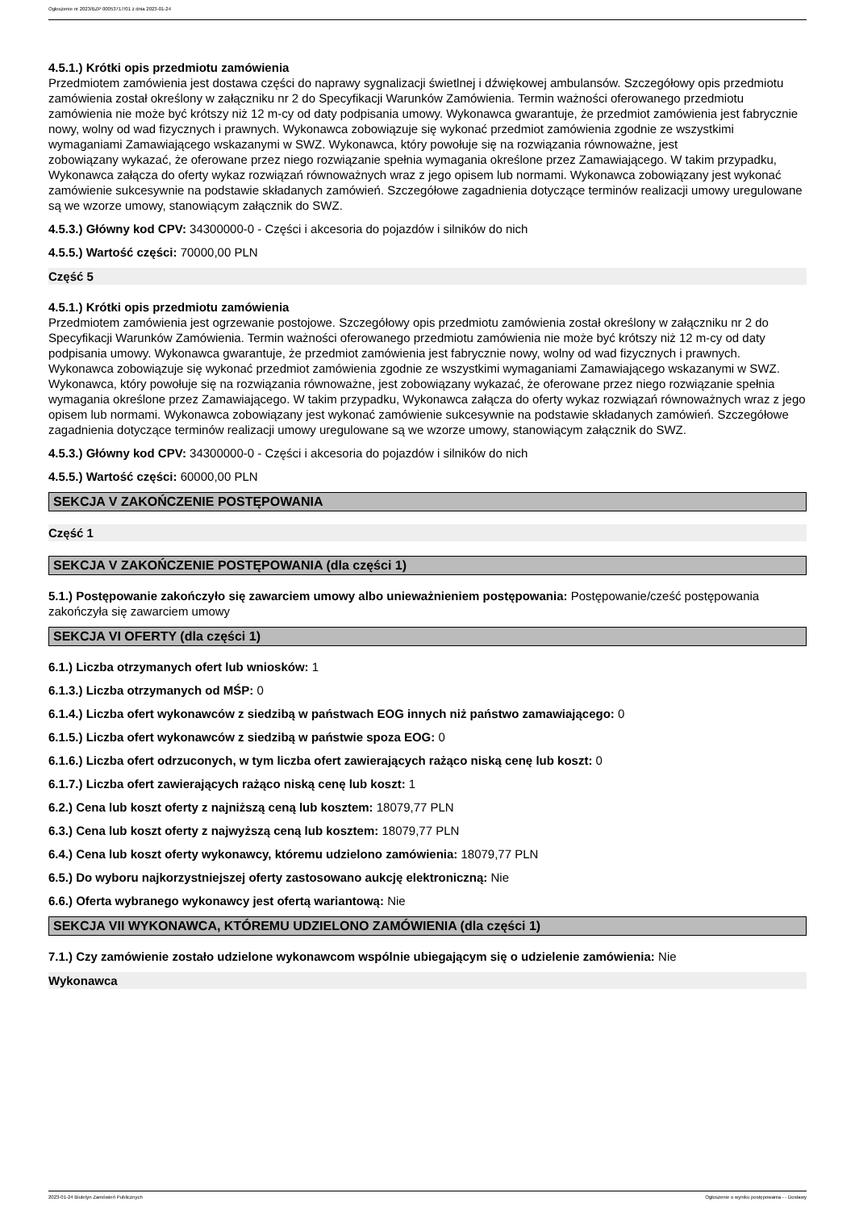Ogłoszenie nr 2023/BZP 00053717/01 z dnia 2023-01-24
4.5.1.) Krótki opis przedmiotu zamówienia
Przedmiotem zamówienia jest dostawa części do naprawy sygnalizacji świetlnej i dźwiękowej ambulansów. Szczegółowy opis przedmiotu zamówienia został określony w załączniku nr 2 do Specyfikacji Warunków Zamówienia. Termin ważności oferowanego przedmiotu zamówienia nie może być krótszy niż 12 m-cy od daty podpisania umowy. Wykonawca gwarantuje, że przedmiot zamówienia jest fabrycznie nowy, wolny od wad fizycznych i prawnych. Wykonawca zobowiązuje się wykonać przedmiot zamówienia zgodnie ze wszystkimi wymaganiami Zamawiającego wskazanymi w SWZ. Wykonawca, który powołuje się na rozwiązania równoważne, jest
zobowiązany wykazać, że oferowane przez niego rozwiązanie spełnia wymagania określone przez Zamawiającego. W takim przypadku, Wykonawca załącza do oferty wykaz rozwiązań równoważnych wraz z jego opisem lub normami. Wykonawca zobowiązany jest wykonać zamówienie sukcesywnie na podstawie składanych zamówień. Szczegółowe zagadnienia dotyczące terminów realizacji umowy uregulowane są we wzorze umowy, stanowiącym załącznik do SWZ.
4.5.3.) Główny kod CPV: 34300000-0 - Części i akcesoria do pojazdów i silników do nich
4.5.5.) Wartość części: 70000,00 PLN
Część 5
4.5.1.) Krótki opis przedmiotu zamówienia
Przedmiotem zamówienia jest ogrzewanie postojowe. Szczegółowy opis przedmiotu zamówienia został określony w załączniku nr 2 do Specyfikacji Warunków Zamówienia. Termin ważności oferowanego przedmiotu zamówienia nie może być krótszy niż 12 m-cy od daty podpisania umowy. Wykonawca gwarantuje, że przedmiot zamówienia jest fabrycznie nowy, wolny od wad fizycznych i prawnych. Wykonawca zobowiązuje się wykonać przedmiot zamówienia zgodnie ze wszystkimi wymaganiami Zamawiającego wskazanymi w SWZ. Wykonawca, który powołuje się na rozwiązania równoważne, jest zobowiązany wykazać, że oferowane przez niego rozwiązanie spełnia wymagania określone przez Zamawiającego. W takim przypadku, Wykonawca załącza do oferty wykaz rozwiązań równoważnych wraz z jego opisem lub normami. Wykonawca zobowiązany jest wykonać zamówienie sukcesywnie na podstawie składanych zamówień. Szczegółowe zagadnienia dotyczące terminów realizacji umowy uregulowane są we wzorze umowy, stanowiącym załącznik do SWZ.
4.5.3.) Główny kod CPV: 34300000-0 - Części i akcesoria do pojazdów i silników do nich
4.5.5.) Wartość części: 60000,00 PLN
SEKCJA V ZAKOŃCZENIE POSTĘPOWANIA
Część 1
SEKCJA V ZAKOŃCZENIE POSTĘPOWANIA (dla części 1)
5.1.) Postępowanie zakończyło się zawarciem umowy albo unieważnieniem postępowania: Postępowanie/cześć postępowania zakończyła się zawarciem umowy
SEKCJA VI OFERTY (dla części 1)
6.1.) Liczba otrzymanych ofert lub wniosków: 1
6.1.3.) Liczba otrzymanych od MŚP: 0
6.1.4.) Liczba ofert wykonawców z siedzibą w państwach EOG innych niż państwo zamawiającego: 0
6.1.5.) Liczba ofert wykonawców z siedzibą w państwie spoza EOG: 0
6.1.6.) Liczba ofert odrzuconych, w tym liczba ofert zawierających rażąco niską cenę lub koszt: 0
6.1.7.) Liczba ofert zawierających rażąco niską cenę lub koszt: 1
6.2.) Cena lub koszt oferty z najniższą ceną lub kosztem: 18079,77 PLN
6.3.) Cena lub koszt oferty z najwyższą ceną lub kosztem: 18079,77 PLN
6.4.) Cena lub koszt oferty wykonawcy, któremu udzielono zamówienia: 18079,77 PLN
6.5.) Do wyboru najkorzystniejszej oferty zastosowano aukcję elektroniczną: Nie
6.6.) Oferta wybranego wykonawcy jest ofertą wariantową: Nie
SEKCJA VII WYKONAWCA, KTÓREMU UDZIELONO ZAMÓWIENIA (dla części 1)
7.1.) Czy zamówienie zostało udzielone wykonawcom wspólnie ubiegającym się o udzielenie zamówienia: Nie
Wykonawca
2023-01-24 Biuletyn Zamówień Publicznych Ogłoszenie o wyniku postępowania - - Dostawy